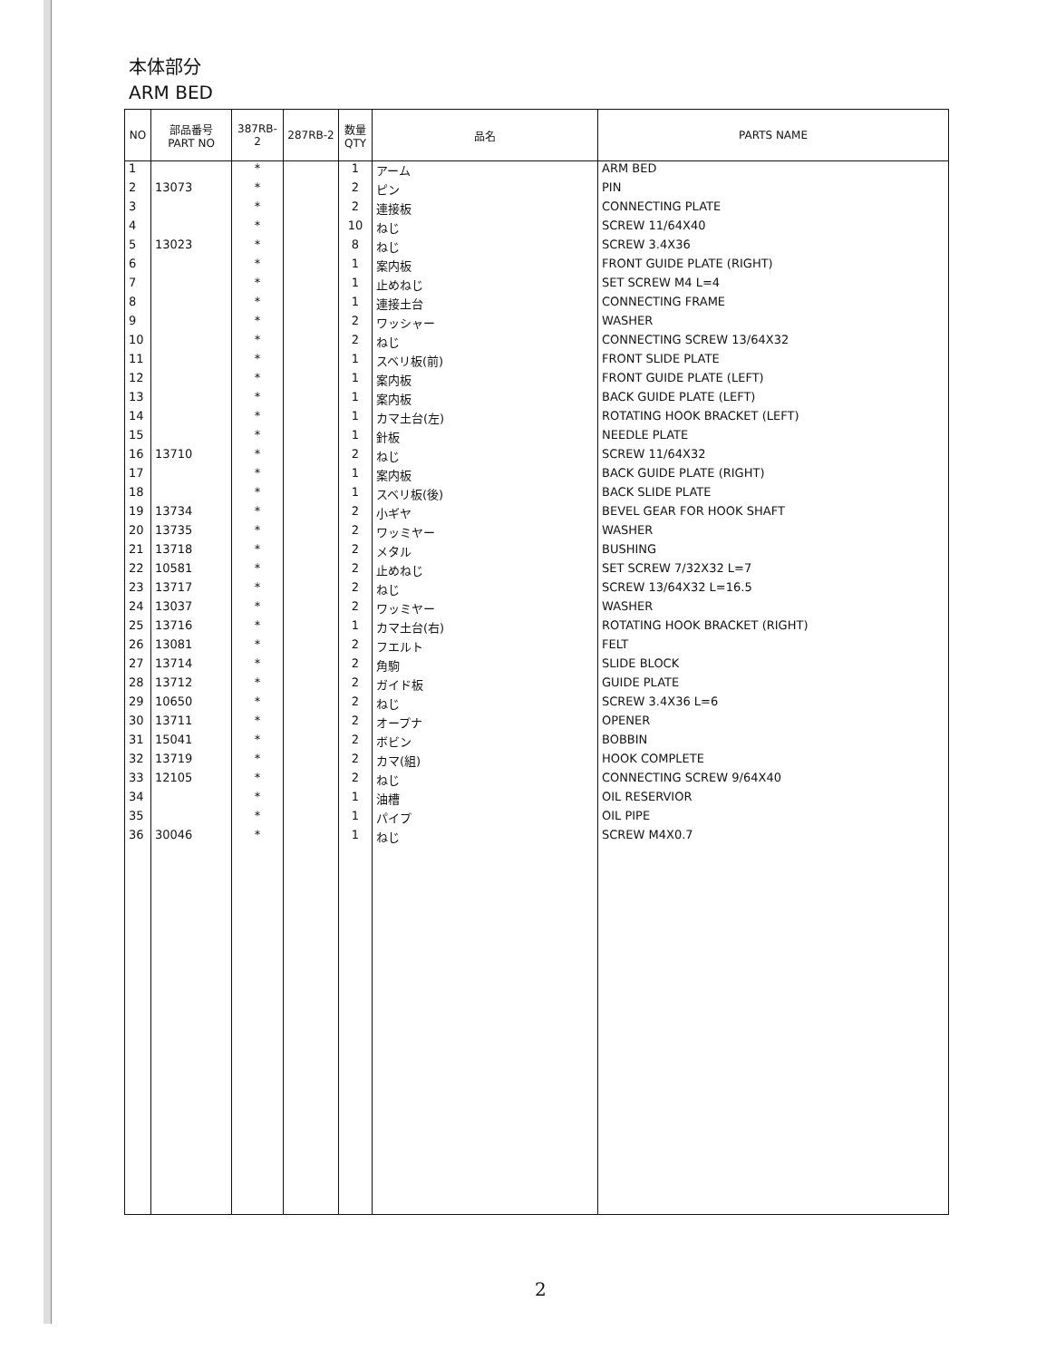本体部分
ARM BED
| NO | 部品番号 PART NO | 387RB-2 | 287RB-2 | 数量 QTY | 品名 | PARTS NAME |
| --- | --- | --- | --- | --- | --- | --- |
| 1 | | * | | 1 | アーム | ARM BED |
| 2 | 13073 | * | | 2 | ピン | PIN |
| 3 | | * | | 2 | 連接板 | CONNECTING PLATE |
| 4 | | * | | 10 | ねじ | SCREW 11/64X40 |
| 5 | 13023 | * | | 8 | ねじ | SCREW 3.4X36 |
| 6 | | * | | 1 | 案内板 | FRONT GUIDE PLATE (RIGHT) |
| 7 | | * | | 1 | 止めねじ | SET SCREW M4 L=4 |
| 8 | | * | | 1 | 連接土台 | CONNECTING FRAME |
| 9 | | * | | 2 | ワッシャー | WASHER |
| 10 | | * | | 2 | ねじ | CONNECTING SCREW 13/64X32 |
| 11 | | * | | 1 | スベリ板(前) | FRONT SLIDE PLATE |
| 12 | | * | | 1 | 案内板 | FRONT GUIDE PLATE (LEFT) |
| 13 | | * | | 1 | 案内板 | BACK GUIDE PLATE (LEFT) |
| 14 | | * | | 1 | カマ土台(左) | ROTATING HOOK BRACKET (LEFT) |
| 15 | | * | | 1 | 針板 | NEEDLE PLATE |
| 16 | 13710 | * | | 2 | ねじ | SCREW 11/64X32 |
| 17 | | * | | 1 | 案内板 | BACK GUIDE PLATE (RIGHT) |
| 18 | | * | | 1 | スベリ板(後) | BACK SLIDE PLATE |
| 19 | 13734 | * | | 2 | 小ギヤ | BEVEL GEAR FOR HOOK SHAFT |
| 20 | 13735 | * | | 2 | ワッミヤー | WASHER |
| 21 | 13718 | * | | 2 | メタル | BUSHING |
| 22 | 10581 | * | | 2 | 止めねじ | SET SCREW 7/32X32 L=7 |
| 23 | 13717 | * | | 2 | ねじ | SCREW 13/64X32 L=16.5 |
| 24 | 13037 | * | | 2 | ワッミヤー | WASHER |
| 25 | 13716 | * | | 1 | カマ土台(右) | ROTATING HOOK BRACKET (RIGHT) |
| 26 | 13081 | * | | 2 | フエルト | FELT |
| 27 | 13714 | * | | 2 | 角駒 | SLIDE BLOCK |
| 28 | 13712 | * | | 2 | ガイド板 | GUIDE PLATE |
| 29 | 10650 | * | | 2 | ねじ | SCREW 3.4X36 L=6 |
| 30 | 13711 | * | | 2 | オープナ | OPENER |
| 31 | 15041 | * | | 2 | ボビン | BOBBIN |
| 32 | 13719 | * | | 2 | カマ(組) | HOOK COMPLETE |
| 33 | 12105 | * | | 2 | ねじ | CONNECTING SCREW 9/64X40 |
| 34 | | * | | 1 | 油槽 | OIL RESERVIOR |
| 35 | | * | | 1 | パイプ | OIL PIPE |
| 36 | 30046 | * | | 1 | ねじ | SCREW M4X0.7 |
2